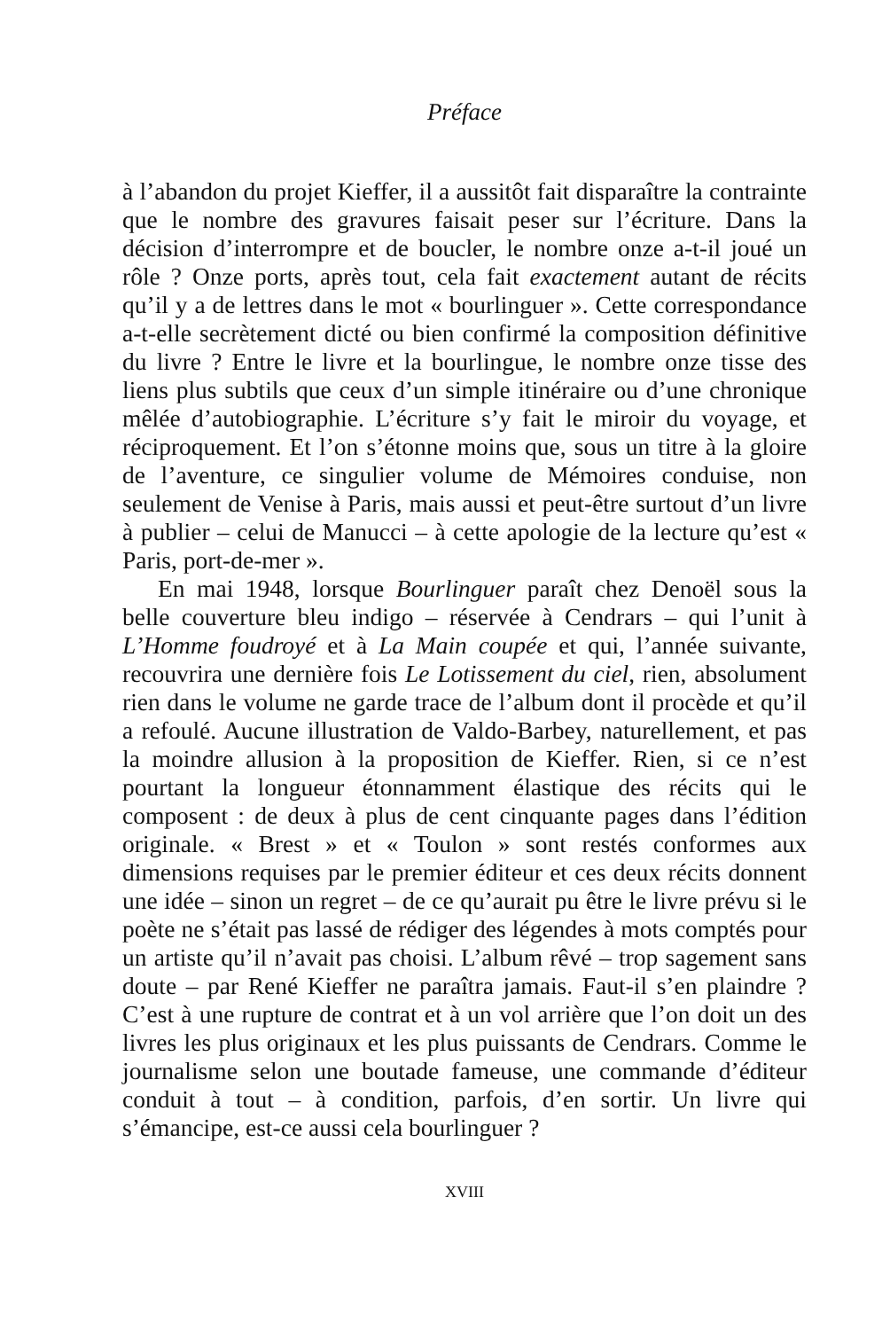Préface
à l’abandon du projet Kieffer, il a aussitôt fait disparaître la contrainte que le nombre des gravures faisait peser sur l’écriture. Dans la décision d’interrompre et de boucler, le nombre onze a-t-il joué un rôle ? Onze ports, après tout, cela fait exactement autant de récits qu’il y a de lettres dans le mot « bourlinguer ». Cette correspondance a-t-elle secrètement dicté ou bien confirmé la composition définitive du livre ? Entre le livre et la bourlingue, le nombre onze tisse des liens plus subtils que ceux d’un simple itinéraire ou d’une chronique mêlée d’autobiographie. L’écriture s’y fait le miroir du voyage, et réciproquement. Et l’on s’étonne moins que, sous un titre à la gloire de l’aventure, ce singulier volume de Mémoires conduise, non seulement de Venise à Paris, mais aussi et peut-être surtout d’un livre à publier – celui de Manucci – à cette apologie de la lecture qu’est « Paris, port-de-mer ».
En mai 1948, lorsque Bourlinguer paraît chez Denoël sous la belle couverture bleu indigo – réservée à Cendrars – qui l’unit à L’Homme foudroyé et à La Main coupée et qui, l’année suivante, recouvrira une dernière fois Le Lotissement du ciel, rien, absolument rien dans le volume ne garde trace de l’album dont il procède et qu’il a refoulé. Aucune illustration de Valdo-Barbey, naturellement, et pas la moindre allusion à la proposition de Kieffer. Rien, si ce n’est pourtant la longueur étonnamment élastique des récits qui le composent : de deux à plus de cent cinquante pages dans l’édition originale. « Brest » et « Toulon » sont restés conformes aux dimensions requises par le premier éditeur et ces deux récits donnent une idée – sinon un regret – de ce qu’aurait pu être le livre prévu si le poète ne s’était pas lassé de rédiger des légendes à mots comptés pour un artiste qu’il n’avait pas choisi. L’album rêvé – trop sagement sans doute – par René Kieffer ne paraîtra jamais. Faut-il s’en plaindre ? C’est à une rupture de contrat et à un vol arrière que l’on doit un des livres les plus originaux et les plus puissants de Cendrars. Comme le journalisme selon une boutade fameuse, une commande d’éditeur conduit à tout – à condition, parfois, d’en sortir. Un livre qui s’émancipe, est-ce aussi cela bourlinguer ?
XVIII